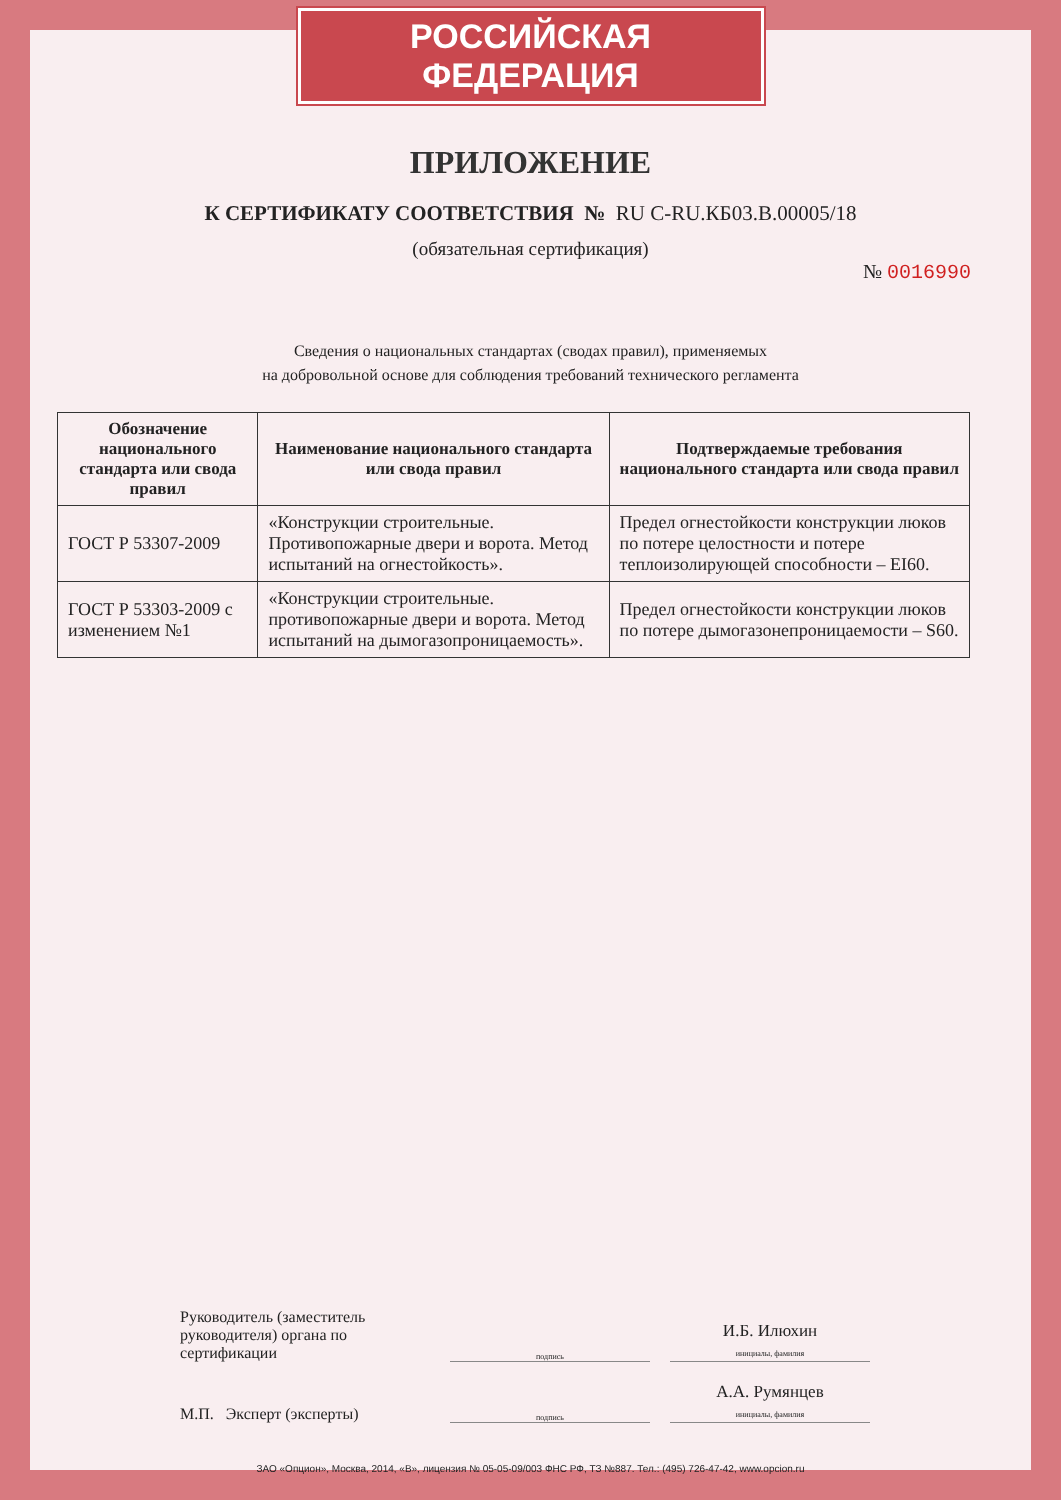РОССИЙСКАЯ ФЕДЕРАЦИЯ
ПРИЛОЖЕНИЕ
К СЕРТИФИКАТУ СООТВЕТСТВИЯ № RU C-RU.КБ03.В.00005/18
(обязательная сертификация)
№ 0016990
Сведения о национальных стандартах (сводах правил), применяемых
на добровольной основе для соблюдения требований технического регламента
| Обозначение национального стандарта или свода правил | Наименование национального стандарта или свода правил | Подтверждаемые требования национального стандарта или свода правил |
| --- | --- | --- |
| ГОСТ Р 53307-2009 | «Конструкции строительные. Противопожарные двери и ворота. Метод испытаний на огнестойкость». | Предел огнестойкости конструкции люков по потере целостности и потере теплоизолирующей способности – EI60. |
| ГОСТ Р 53303-2009 с изменением №1 | «Конструкции строительные. противопожарные двери и ворота. Метод испытаний на дымогазопроницаемость». | Предел огнестойкости конструкции люков по потере дымогазонепроницаемости – S60. |
Руководитель (заместитель руководителя) органа по сертификации
подпись
И.Б. Илюхин
инициалы, фамилия
М.П. Эксперт (эксперты)
подпись
А.А. Румянцев
инициалы, фамилия
ЗАО «Опцион», Москва, 2014, «В», лицензия № 05-05-09/003 ФНС РФ, ТЗ №887. Тел.: (495) 726-47-42, www.opcion.ru